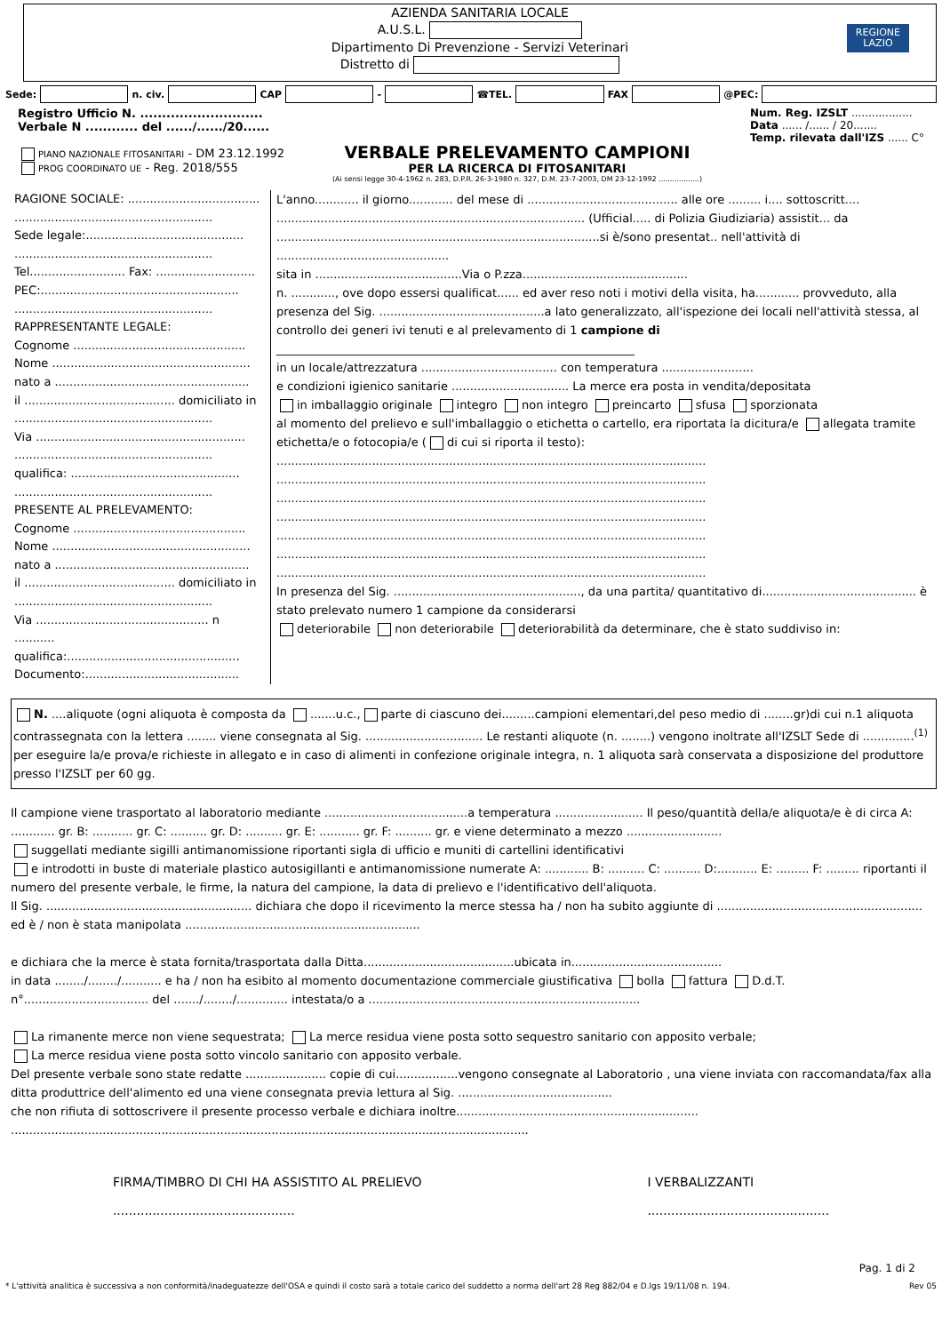AZIENDA SANITARIA LOCALE
A.U.S.L.
Dipartimento Di Prevenzione - Servizi Veterinari
Distretto di
REGIONE
LAZIO
Sede: n. civ. CAP - ☎TEL. FAX @PEC:
Registro Ufficio N. ............................
Verbale N ............ del ....../....../20......
PIANO NAZIONALE FITOSANITARI - DM 23.12.1992
PROG COORDINATO UE - Reg. 2018/555
VERBALE PRELEVAMENTO CAMPIONI
PER LA RICERCA DI FITOSANITARI
(Ai sensi legge 30-4-1962 n. 283, D.P.R. 26-3-1980 n. 327, D.M. 23-7-2003, DM 23-12-1992 ..................)
Num. Reg. IZSLT ..................
Data ...... /...... / 20.......
Temp. rilevata dall'IZS ...... C°
RAGIONE SOCIALE: ....................................
......................................................
Sede legale:...........................................
......................................................
Tel.......................... Fax: ...........................
PEC:......................................................
......................................................
RAPPRESENTANTE LEGALE:
Cognome ...............................................
Nome ......................................................
nato a .....................................................
il ......................................... domiciliato in
......................................................
Via .........................................................
......................................................
qualifica: ..............................................
......................................................
PRESENTE AL PRELEVAMENTO:
Cognome ...............................................
Nome ......................................................
nato a .....................................................
il ......................................... domiciliato in
......................................................
Via ............................................... n ...........
qualifica:...............................................
Documento:..........................................
L'anno............ il giorno............ del mese di ......................................... alle ore ......... i.... sottoscritt....
.................................................................................... (Ufficial..... di Polizia Giudiziaria) assistit... da
........................................................................................si è/sono presentat.. nell'attività di ...............................................
sita in ........................................Via o P.zza.............................................
n. ............, ove dopo essersi qualificat...... ed aver reso noti i motivi della visita, ha............ provveduto, alla presenza del Sig. .............................................a lato generalizzato, all'ispezione dei locali nell'attività stessa, al controllo dei generi ivi tenuti e al prelevamento di 1 campione di
______________________________________________________________
in un locale/attrezzatura ..................................... con temperatura .........................
e condizioni igienico sanitarie ................................ La merce era posta in vendita/depositata
in imballaggio originale integro non integro preincarto sfusa sporzionata
al momento del prelievo e sull'imballaggio o etichetta o cartello, era riportata la dicitura/e allegata tramite etichetta/e o fotocopia/e ( di cui si riporta il testo):
.....................................................................................................................
.....................................................................................................................
.....................................................................................................................
.....................................................................................................................
.....................................................................................................................
.....................................................................................................................
.....................................................................................................................
In presenza del Sig. ..................................................., da una partita/ quantitativo di.......................................... è stato prelevato numero 1 campione da considerarsi
deteriorabile non deteriorabile deteriorabilità da determinare, che è stato suddiviso in:
N. ....aliquote (ogni aliquota è composta da .......u.c., parte di ciascuno dei.........campioni elementari,del peso medio di ........gr)di cui n.1 aliquota contrassegnata con la lettera ........ viene consegnata al Sig. ................................ Le restanti aliquote (n. ........) vengono inoltrate all'IZSLT Sede di ..............<sup>(1)</sup> per eseguire la/e prova/e richieste in allegato e in caso di alimenti in confezione originale integra, n. 1 aliquota sarà conservata a disposizione del produttore presso l'IZSLT per 60 gg.
Il campione viene trasportato al laboratorio mediante .......................................a temperatura ........................ Il peso/quantità della/e aliquota/e è di circa A: ............ gr. B: ........... gr. C: .......... gr. D: .......... gr. E: ........... gr. F: .......... gr. e viene determinato a mezzo ..........................
suggellati mediante sigilli antimanomissione riportanti sigla di ufficio e muniti di cartellini identificativi
e introdotti in buste di materiale plastico autosigillanti e antimanomissione numerate A: ............ B: .......... C: .......... D:........... E: ......... F: ......... riportanti il numero del presente verbale, le firme, la natura del campione, la data di prelievo e l'identificativo dell'aliquota.
Il Sig. ........................................................ dichiara che dopo il ricevimento la merce stessa ha / non ha subito aggiunte di ........................................................ ed è / non è stata manipolata ................................................................
e dichiara che la merce è stata fornita/trasportata dalla Ditta.........................................ubicata in.........................................
in data ......../......../........... e ha / non ha esibito al momento documentazione commerciale giustificativa bolla fattura D.d.T.
n°.................................. del ......./......../.............. intestata/o a ..........................................................................
La rimanente merce non viene sequestrata; La merce residua viene posta sotto sequestro sanitario con apposito verbale;
La merce residua viene posta sotto vincolo sanitario con apposito verbale.
Del presente verbale sono state redatte ...................... copie di cui.................vengono consegnate al Laboratorio , una viene inviata con raccomandata/fax alla ditta produttrice dell'alimento ed una viene consegnata previa lettura al Sig. ..........................................
che non rifiuta di sottoscrivere il presente processo verbale e dichiara inoltre..................................................................
.............................................................................................................................................
FIRMA/TIMBRO DI CHI HA ASSISTITO AL PRELIEVO
..............................................
I VERBALIZZANTI
..............................................
Pag. 1 di 2
* L'attività analitica è successiva a non conformità/inadeguatezze dell'OSA e quindi il costo sarà a totale carico del suddetto a norma dell'art 28 Reg 882/04 e D.lgs 19/11/08 n. 194. Rev 05